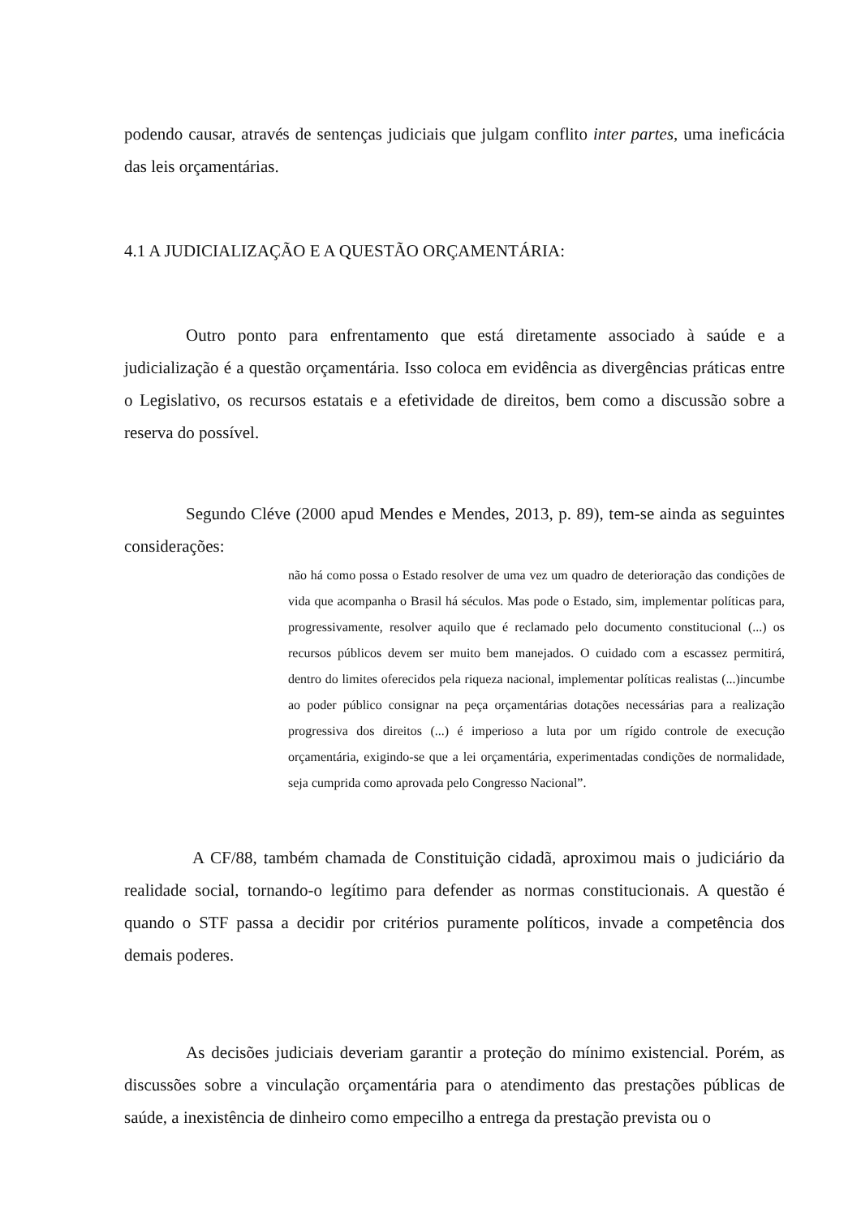podendo causar, através de sentenças judiciais que julgam conflito inter partes, uma ineficácia das leis orçamentárias.
4.1 A JUDICIALIZAÇÃO E A QUESTÃO ORÇAMENTÁRIA:
Outro ponto para enfrentamento que está diretamente associado à saúde e a judicialização é a questão orçamentária. Isso coloca em evidência as divergências práticas entre o Legislativo, os recursos estatais e a efetividade de direitos, bem como a discussão sobre a reserva do possível.
Segundo Cléve (2000 apud Mendes e Mendes, 2013, p. 89), tem-se ainda as seguintes considerações:
não há como possa o Estado resolver de uma vez um quadro de deterioração das condições de vida que acompanha o Brasil há séculos. Mas pode o Estado, sim, implementar políticas para, progressivamente, resolver aquilo que é reclamado pelo documento constitucional (...) os recursos públicos devem ser muito bem manejados. O cuidado com a escassez permitirá, dentro do limites oferecidos pela riqueza nacional, implementar políticas realistas (...)incumbe ao poder público consignar na peça orçamentárias dotações necessárias para a realização progressiva dos direitos (...) é imperioso a luta por um rígido controle de execução orçamentária, exigindo-se que a lei orçamentária, experimentadas condições de normalidade, seja cumprida como aprovada pelo Congresso Nacional”.
A CF/88, também chamada de Constituição cidadã, aproximou mais o judiciário da realidade social, tornando-o legítimo para defender as normas constitucionais. A questão é quando o STF passa a decidir por critérios puramente políticos, invade a competência dos demais poderes.
As decisões judiciais deveriam garantir a proteção do mínimo existencial. Porém, as discussões sobre a vinculação orçamentária para o atendimento das prestações públicas de saúde, a inexistência de dinheiro como empecilho a entrega da prestação prevista ou o